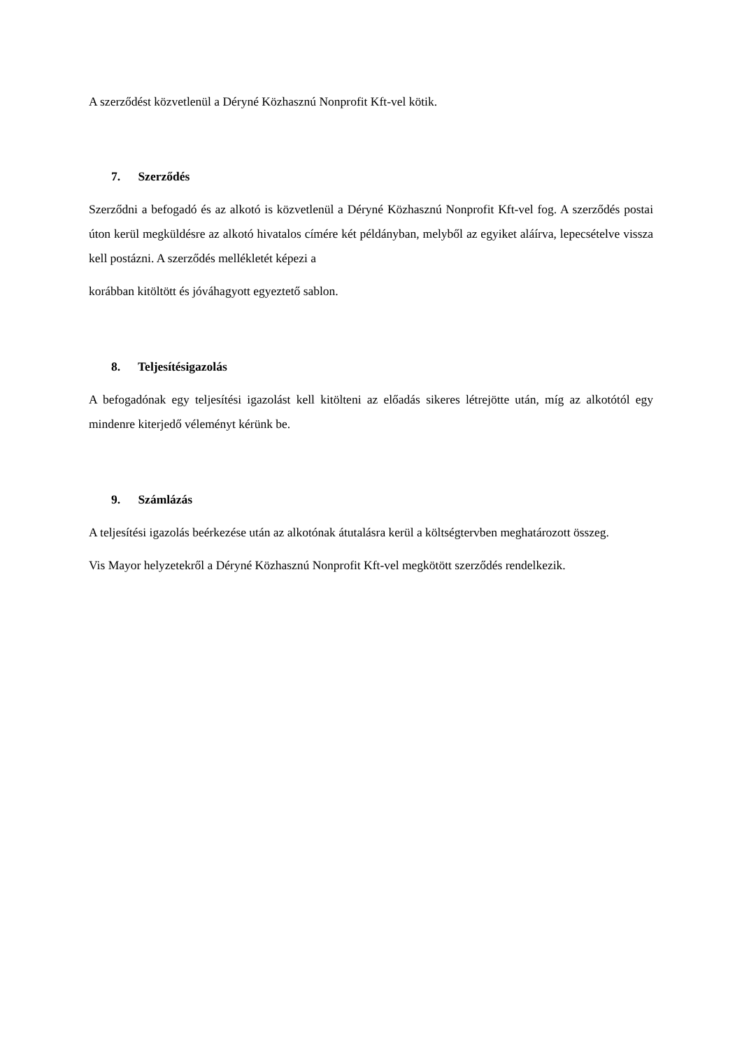A szerződést közvetlenül a Déryné Közhasznú Nonprofit Kft-vel kötik.
7. Szerződés
Szerződni a befogadó és az alkotó is közvetlenül a Déryné Közhasznú Nonprofit Kft-vel fog. A szerződés postai úton kerül megküldésre az alkotó hivatalos címére két példányban, melyből az egyiket aláírva, lepecsételve vissza kell postázni. A szerződés mellékletét képezi a
korábban kitöltött és jóváhagyott egyeztető sablon.
8. Teljesítésigazolás
A befogadónak egy teljesítési igazolást kell kitölteni az előadás sikeres létrejötte után, míg az alkotótól egy mindenre kiterjedő véleményt kérünk be.
9. Számlázás
A teljesítési igazolás beérkezése után az alkotónak átutalásra kerül a költségtervben meghatározott összeg.
Vis Mayor helyzetekről a Déryné Közhasznú Nonprofit Kft-vel megkötött szerződés rendelkezik.